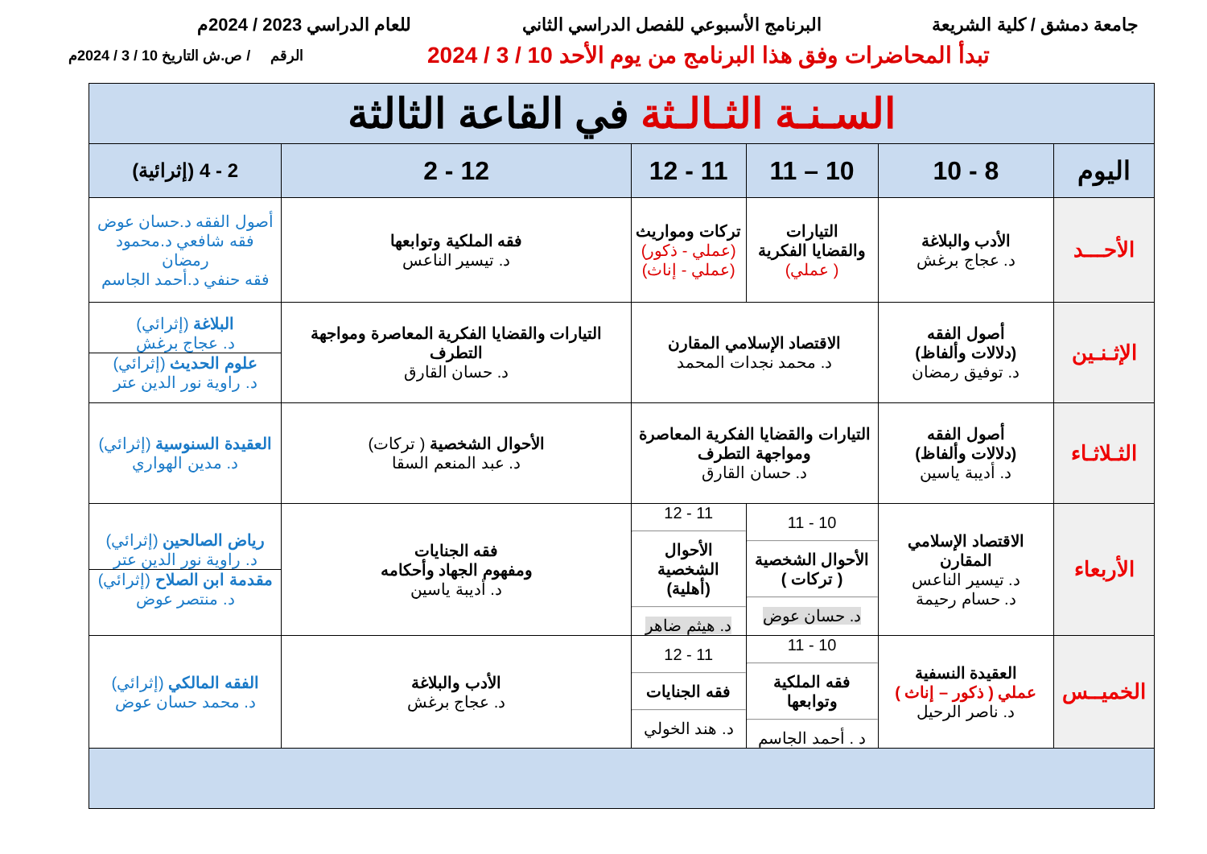جامعة دمشق / كلية الشريعة البرنامج الأسبوعي للفصل الدراسي الثاني للعام الدراسي 2023 / 2024م
تبدأ المحاضرات وفق هذا البرنامج من يوم الأحد 10 / 3 / 2024 الرقم / ص.ش التاريخ 10 / 3 / 2024م
| السـنـة الثـالـثة في القاعة الثالثة | | | | | |
| اليوم | 8 - 10 | 10 – 11 | 11 - 12 | 12 - 2 | 2 - 4 (إثرائية) |
| الأحـــد | الأدب والبلاغة د. عجاج برغش | التيارات والقضايا الفكرية ( عملي) | تركات ومواريث (عملي - ذكور) (عملي - إناث) | فقه الملكية وتوابعها د. تيسير الناعس | أصول الفقه د.حسان عوض فقه شافعي د.محمود رمضان فقه حنفي د.أحمد الجاسم |
| الإثـنـين | أصول الفقه (دلالات وألفاظ) د. توفيق رمضان | الاقتصاد الإسلامي المقارن د. محمد نجدات المحمد | | التيارات والقضايا الفكرية المعاصرة ومواجهة التطرف د. حسان القارق | البلاغة (إثرائي) د. عجاج برغش علوم الحديث (إثرائي) د. راوية نور الدين عتر |
| الثـلاثـاء | أصول الفقه (دلالات وألفاظ) د. أديبة ياسين | التيارات والقضايا الفكرية المعاصرة ومواجهة التطرف د. حسان القارق | | الأحوال الشخصية ( تركات) د. عبد المنعم السقا | العقيدة السنوسية (إثرائي) د. مدين الهواري |
| الأربعاء | الاقتصاد الإسلامي المقارن د. تيسير الناعس د. حسام رحيمة | 10 - 11 الأحوال الشخصية ( تركات ) د. حسان عوض | 11 - 12 الأحوال الشخصية (أهلية) د. هيثم ضاهر | فقه الجنايات ومفهوم الجهاد وأحكامه د. أديبة ياسين | رياض الصالحين (إثرائي) د. راوية نور الدين عتر مقدمة ابن الصلاح (إثرائي) د. منتصر عوض |
| الخميــس | العقيدة النسفية عملي ( ذكور – إناث ) د. ناصر الرحيل | 10 - 11 فقه الملكية وتوابعها د . أحمد الجاسم | 11 - 12 فقه الجنايات د. هند الخولي | الأدب والبلاغة د. عجاج برغش | الفقه المالكي (إثرائي) د. محمد حسان عوض |